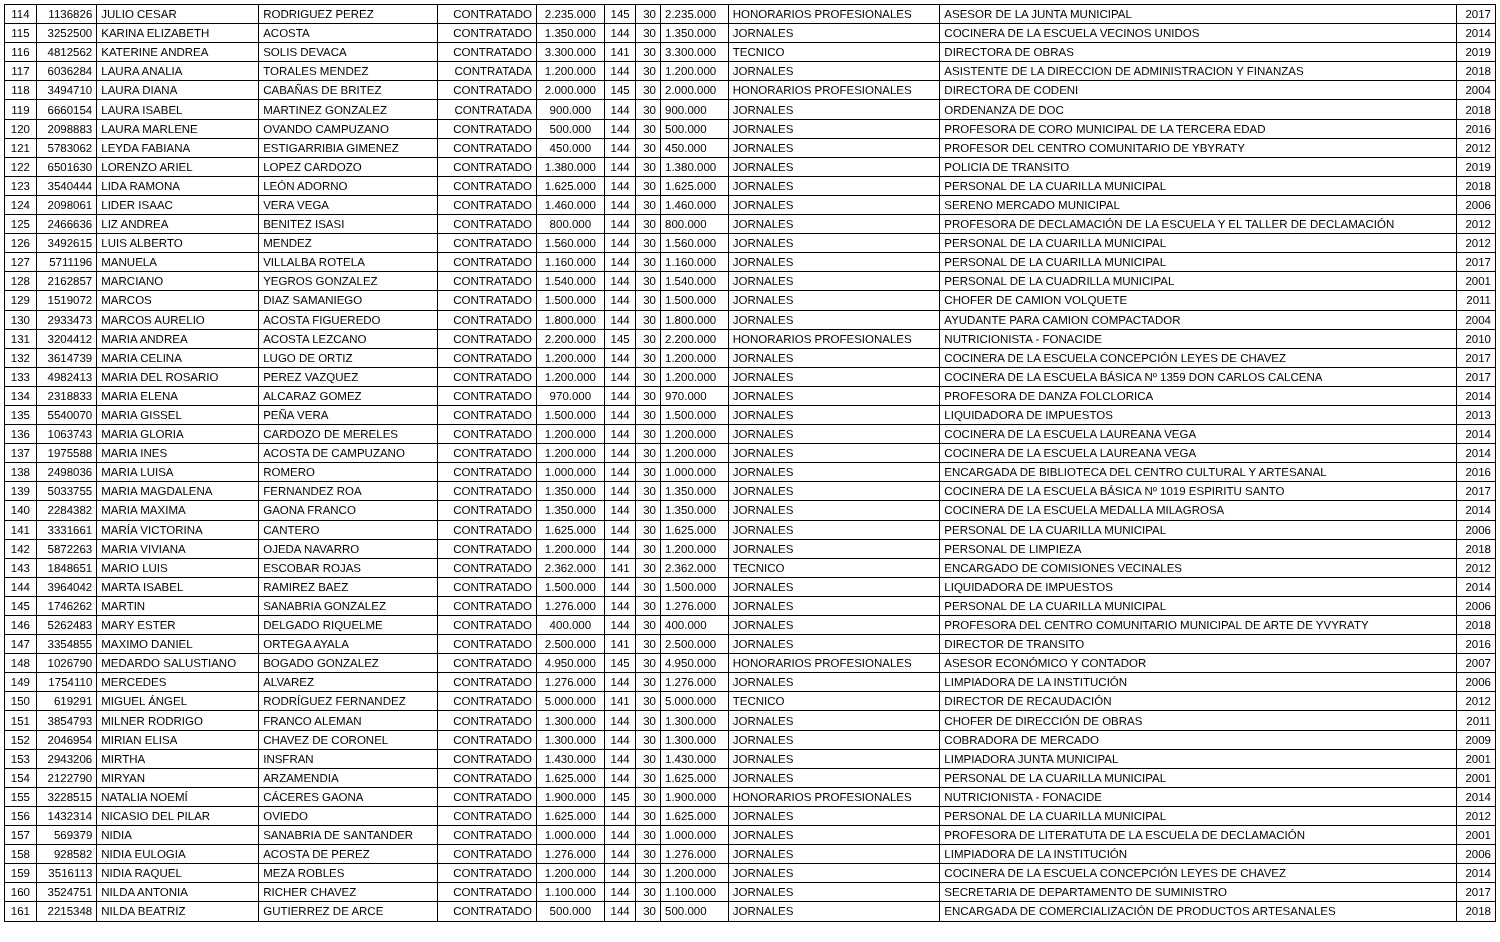| 114 | 1136826 | JULIO CESAR | RODRIGUEZ PEREZ | CONTRATADO | 2.235.000 | 145 | 30 | 2.235.000 | HONORARIOS PROFESIONALES | ASESOR DE LA JUNTA MUNICIPAL | 2017 |
| 115 | 3252500 | KARINA ELIZABETH | ACOSTA | CONTRATADO | 1.350.000 | 144 | 30 | 1.350.000 | JORNALES | COCINERA DE LA ESCUELA VECINOS UNIDOS | 2014 |
| 116 | 4812562 | KATERINE ANDREA | SOLIS DEVACA | CONTRATADO | 3.300.000 | 141 | 30 | 3.300.000 | TECNICO | DIRECTORA DE OBRAS | 2019 |
| 117 | 6036284 | LAURA ANALIA | TORALES MENDEZ | CONTRATADA | 1.200.000 | 144 | 30 | 1.200.000 | JORNALES | ASISTENTE DE LA DIRECCION DE ADMINISTRACION Y FINANZAS | 2018 |
| 118 | 3494710 | LAURA DIANA | CABAÑAS DE BRITEZ | CONTRATADO | 2.000.000 | 145 | 30 | 2.000.000 | HONORARIOS PROFESIONALES | DIRECTORA DE CODENI | 2004 |
| 119 | 6660154 | LAURA ISABEL | MARTINEZ GONZALEZ | CONTRATADA | 900.000 | 144 | 30 | 900.000 | JORNALES | ORDENANZA DE DOC | 2018 |
| 120 | 2098883 | LAURA MARLENE | OVANDO CAMPUZANO | CONTRATADO | 500.000 | 144 | 30 | 500.000 | JORNALES | PROFESORA DE CORO MUNICIPAL DE LA TERCERA EDAD | 2016 |
| 121 | 5783062 | LEYDA FABIANA | ESTIGARRIBIA GIMENEZ | CONTRATADO | 450.000 | 144 | 30 | 450.000 | JORNALES | PROFESOR DEL CENTRO COMUNITARIO DE YBYRATY | 2012 |
| 122 | 6501630 | LORENZO ARIEL | LOPEZ CARDOZO | CONTRATADO | 1.380.000 | 144 | 30 | 1.380.000 | JORNALES | POLICIA DE TRANSITO | 2019 |
| 123 | 3540444 | LIDA RAMONA | LEÓN ADORNO | CONTRATADO | 1.625.000 | 144 | 30 | 1.625.000 | JORNALES | PERSONAL DE LA CUARILLA MUNICIPAL | 2018 |
| 124 | 2098061 | LIDER ISAAC | VERA VEGA | CONTRATADO | 1.460.000 | 144 | 30 | 1.460.000 | JORNALES | SERENO MERCADO MUNICIPAL | 2006 |
| 125 | 2466636 | LIZ ANDREA | BENITEZ ISASI | CONTRATADO | 800.000 | 144 | 30 | 800.000 | JORNALES | PROFESORA DE DECLAMACIÓN DE LA ESCUELA Y EL TALLER DE DECLAMACIÓN | 2012 |
| 126 | 3492615 | LUIS ALBERTO | MENDEZ | CONTRATADO | 1.560.000 | 144 | 30 | 1.560.000 | JORNALES | PERSONAL DE LA CUARILLA MUNICIPAL | 2012 |
| 127 | 5711196 | MANUELA | VILLALBA ROTELA | CONTRATADO | 1.160.000 | 144 | 30 | 1.160.000 | JORNALES | PERSONAL DE LA CUARILLA MUNICIPAL | 2017 |
| 128 | 2162857 | MARCIANO | YEGROS GONZALEZ | CONTRATADO | 1.540.000 | 144 | 30 | 1.540.000 | JORNALES | PERSONAL DE LA CUADRILLA MUNICIPAL | 2001 |
| 129 | 1519072 | MARCOS | DIAZ SAMANIEGO | CONTRATADO | 1.500.000 | 144 | 30 | 1.500.000 | JORNALES | CHOFER DE CAMION VOLQUETE | 2011 |
| 130 | 2933473 | MARCOS AURELIO | ACOSTA FIGUEREDO | CONTRATADO | 1.800.000 | 144 | 30 | 1.800.000 | JORNALES | AYUDANTE PARA CAMION COMPACTADOR | 2004 |
| 131 | 3204412 | MARIA ANDREA | ACOSTA LEZCANO | CONTRATADO | 2.200.000 | 145 | 30 | 2.200.000 | HONORARIOS PROFESIONALES | NUTRICIONISTA - FONACIDE | 2010 |
| 132 | 3614739 | MARIA CELINA | LUGO DE ORTIZ | CONTRATADO | 1.200.000 | 144 | 30 | 1.200.000 | JORNALES | COCINERA DE LA ESCUELA CONCEPCIÓN LEYES DE CHAVEZ | 2017 |
| 133 | 4982413 | MARIA DEL ROSARIO | PEREZ VAZQUEZ | CONTRATADO | 1.200.000 | 144 | 30 | 1.200.000 | JORNALES | COCINERA DE LA ESCUELA BÁSICA Nº 1359 DON CARLOS CALCENA | 2017 |
| 134 | 2318833 | MARIA ELENA | ALCARAZ GOMEZ | CONTRATADO | 970.000 | 144 | 30 | 970.000 | JORNALES | PROFESORA DE DANZA FOLCLORICA | 2014 |
| 135 | 5540070 | MARIA GISSEL | PEÑA VERA | CONTRATADO | 1.500.000 | 144 | 30 | 1.500.000 | JORNALES | LIQUIDADORA DE IMPUESTOS | 2013 |
| 136 | 1063743 | MARIA GLORIA | CARDOZO DE MERELES | CONTRATADO | 1.200.000 | 144 | 30 | 1.200.000 | JORNALES | COCINERA DE LA ESCUELA LAUREANA VEGA | 2014 |
| 137 | 1975588 | MARIA INES | ACOSTA DE CAMPUZANO | CONTRATADO | 1.200.000 | 144 | 30 | 1.200.000 | JORNALES | COCINERA DE LA ESCUELA LAUREANA VEGA | 2014 |
| 138 | 2498036 | MARIA LUISA | ROMERO | CONTRATADO | 1.000.000 | 144 | 30 | 1.000.000 | JORNALES | ENCARGADA DE BIBLIOTECA DEL CENTRO CULTURAL Y ARTESANAL | 2016 |
| 139 | 5033755 | MARIA MAGDALENA | FERNANDEZ ROA | CONTRATADO | 1.350.000 | 144 | 30 | 1.350.000 | JORNALES | COCINERA DE LA ESCUELA BÁSICA Nº 1019 ESPIRITU SANTO | 2017 |
| 140 | 2284382 | MARIA MAXIMA | GAONA FRANCO | CONTRATADO | 1.350.000 | 144 | 30 | 1.350.000 | JORNALES | COCINERA DE LA ESCUELA MEDALLA MILAGROSA | 2014 |
| 141 | 3331661 | MARÍA VICTORINA | CANTERO | CONTRATADO | 1.625.000 | 144 | 30 | 1.625.000 | JORNALES | PERSONAL DE LA CUARILLA MUNICIPAL | 2006 |
| 142 | 5872263 | MARIA VIVIANA | OJEDA NAVARRO | CONTRATADO | 1.200.000 | 144 | 30 | 1.200.000 | JORNALES | PERSONAL DE LIMPIEZA | 2018 |
| 143 | 1848651 | MARIO LUIS | ESCOBAR ROJAS | CONTRATADO | 2.362.000 | 141 | 30 | 2.362.000 | TECNICO | ENCARGADO DE COMISIONES VECINALES | 2012 |
| 144 | 3964042 | MARTA ISABEL | RAMIREZ BAEZ | CONTRATADO | 1.500.000 | 144 | 30 | 1.500.000 | JORNALES | LIQUIDADORA DE IMPUESTOS | 2014 |
| 145 | 1746262 | MARTIN | SANABRIA GONZALEZ | CONTRATADO | 1.276.000 | 144 | 30 | 1.276.000 | JORNALES | PERSONAL DE LA CUARILLA MUNICIPAL | 2006 |
| 146 | 5262483 | MARY ESTER | DELGADO RIQUELME | CONTRATADO | 400.000 | 144 | 30 | 400.000 | JORNALES | PROFESORA DEL CENTRO COMUNITARIO MUNICIPAL DE ARTE DE YVYRATY | 2018 |
| 147 | 3354855 | MAXIMO DANIEL | ORTEGA AYALA | CONTRATADO | 2.500.000 | 141 | 30 | 2.500.000 | JORNALES | DIRECTOR DE TRANSITO | 2016 |
| 148 | 1026790 | MEDARDO SALUSTIANO | BOGADO GONZALEZ | CONTRATADO | 4.950.000 | 145 | 30 | 4.950.000 | HONORARIOS PROFESIONALES | ASESOR ECONÓMICO Y CONTADOR | 2007 |
| 149 | 1754110 | MERCEDES | ALVAREZ | CONTRATADO | 1.276.000 | 144 | 30 | 1.276.000 | JORNALES | LIMPIADORA DE LA INSTITUCIÓN | 2006 |
| 150 | 619291 | MIGUEL ÁNGEL | RODRÍGUEZ FERNANDEZ | CONTRATADO | 5.000.000 | 141 | 30 | 5.000.000 | TECNICO | DIRECTOR DE RECAUDACIÓN | 2012 |
| 151 | 3854793 | MILNER RODRIGO | FRANCO ALEMAN | CONTRATADO | 1.300.000 | 144 | 30 | 1.300.000 | JORNALES | CHOFER DE DIRECCIÓN DE OBRAS | 2011 |
| 152 | 2046954 | MIRIAN ELISA | CHAVEZ DE CORONEL | CONTRATADO | 1.300.000 | 144 | 30 | 1.300.000 | JORNALES | COBRADORA DE MERCADO | 2009 |
| 153 | 2943206 | MIRTHA | INSFRAN | CONTRATADO | 1.430.000 | 144 | 30 | 1.430.000 | JORNALES | LIMPIADORA JUNTA MUNICIPAL | 2001 |
| 154 | 2122790 | MIRYAN | ARZAMENDIA | CONTRATADO | 1.625.000 | 144 | 30 | 1.625.000 | JORNALES | PERSONAL DE LA CUARILLA MUNICIPAL | 2001 |
| 155 | 3228515 | NATALIA NOEMÍ | CÁCERES GAONA | CONTRATADO | 1.900.000 | 145 | 30 | 1.900.000 | HONORARIOS PROFESIONALES | NUTRICIONISTA - FONACIDE | 2014 |
| 156 | 1432314 | NICASIO DEL PILAR | OVIEDO | CONTRATADO | 1.625.000 | 144 | 30 | 1.625.000 | JORNALES | PERSONAL DE LA CUARILLA MUNICIPAL | 2012 |
| 157 | 569379 | NIDIA | SANABRIA DE SANTANDER | CONTRATADO | 1.000.000 | 144 | 30 | 1.000.000 | JORNALES | PROFESORA DE LITERATUTA DE LA ESCUELA DE DECLAMACIÓN | 2001 |
| 158 | 928582 | NIDIA EULOGIA | ACOSTA DE PEREZ | CONTRATADO | 1.276.000 | 144 | 30 | 1.276.000 | JORNALES | LIMPIADORA DE LA INSTITUCIÓN | 2006 |
| 159 | 3516113 | NIDIA RAQUEL | MEZA ROBLES | CONTRATADO | 1.200.000 | 144 | 30 | 1.200.000 | JORNALES | COCINERA DE LA ESCUELA CONCEPCIÓN LEYES DE CHAVEZ | 2014 |
| 160 | 3524751 | NILDA ANTONIA | RICHER CHAVEZ | CONTRATADO | 1.100.000 | 144 | 30 | 1.100.000 | JORNALES | SECRETARIA DE DEPARTAMENTO DE SUMINISTRO | 2017 |
| 161 | 2215348 | NILDA BEATRIZ | GUTIERREZ DE ARCE | CONTRATADO | 500.000 | 144 | 30 | 500.000 | JORNALES | ENCARGADA DE COMERCIALIZACIÓN DE PRODUCTOS ARTESANALES | 2018 |